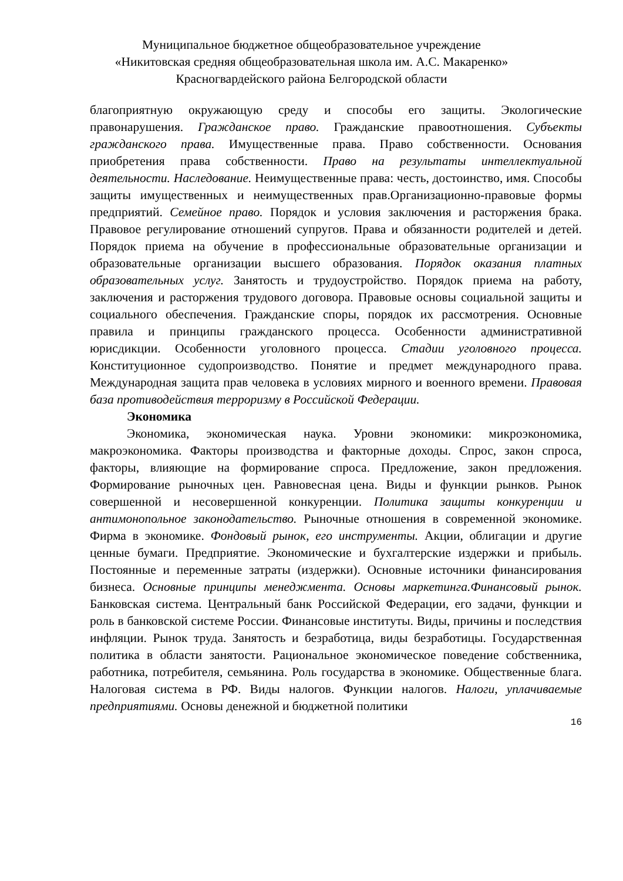Муниципальное бюджетное общеобразовательное учреждение
«Никитовская средняя общеобразовательная школа им. А.С. Макаренко»
Красногвардейского района Белгородской области
благоприятную окружающую среду и способы его защиты. Экологические правонарушения. Гражданское право. Гражданские правоотношения. Субъекты гражданского права. Имущественные права. Право собственности. Основания приобретения права собственности. Право на результаты интеллектуальной деятельности. Наследование. Неимущественные права: честь, достоинство, имя. Способы защиты имущественных и неимущественных прав.Организационно-правовые формы предприятий. Семейное право. Порядок и условия заключения и расторжения брака. Правовое регулирование отношений супругов. Права и обязанности родителей и детей. Порядок приема на обучение в профессиональные образовательные организации и образовательные организации высшего образования. Порядок оказания платных образовательных услуг. Занятость и трудоустройство. Порядок приема на работу, заключения и расторжения трудового договора. Правовые основы социальной защиты и социального обеспечения. Гражданские споры, порядок их рассмотрения. Основные правила и принципы гражданского процесса. Особенности административной юрисдикции. Особенности уголовного процесса. Стадии уголовного процесса. Конституционное судопроизводство. Понятие и предмет международного права. Международная защита прав человека в условиях мирного и военного времени. Правовая база противодействия терроризму в Российской Федерации.
Экономика
Экономика, экономическая наука. Уровни экономики: микроэкономика, макроэкономика. Факторы производства и факторные доходы. Спрос, закон спроса, факторы, влияющие на формирование спроса. Предложение, закон предложения. Формирование рыночных цен. Равновесная цена. Виды и функции рынков. Рынок совершенной и несовершенной конкуренции. Политика защиты конкуренции и антимонопольное законодательство. Рыночные отношения в современной экономике. Фирма в экономике. Фондовый рынок, его инструменты. Акции, облигации и другие ценные бумаги. Предприятие. Экономические и бухгалтерские издержки и прибыль. Постоянные и переменные затраты (издержки). Основные источники финансирования бизнеса. Основные принципы менеджмента. Основы маркетинга.Финансовый рынок. Банковская система. Центральный банк Российской Федерации, его задачи, функции и роль в банковской системе России. Финансовые институты. Виды, причины и последствия инфляции. Рынок труда. Занятость и безработица, виды безработицы. Государственная политика в области занятости. Рациональное экономическое поведение собственника, работника, потребителя, семьянина. Роль государства в экономике. Общественные блага. Налоговая система в РФ. Виды налогов. Функции налогов. Налоги, уплачиваемые предприятиями. Основы денежной и бюджетной политики
16